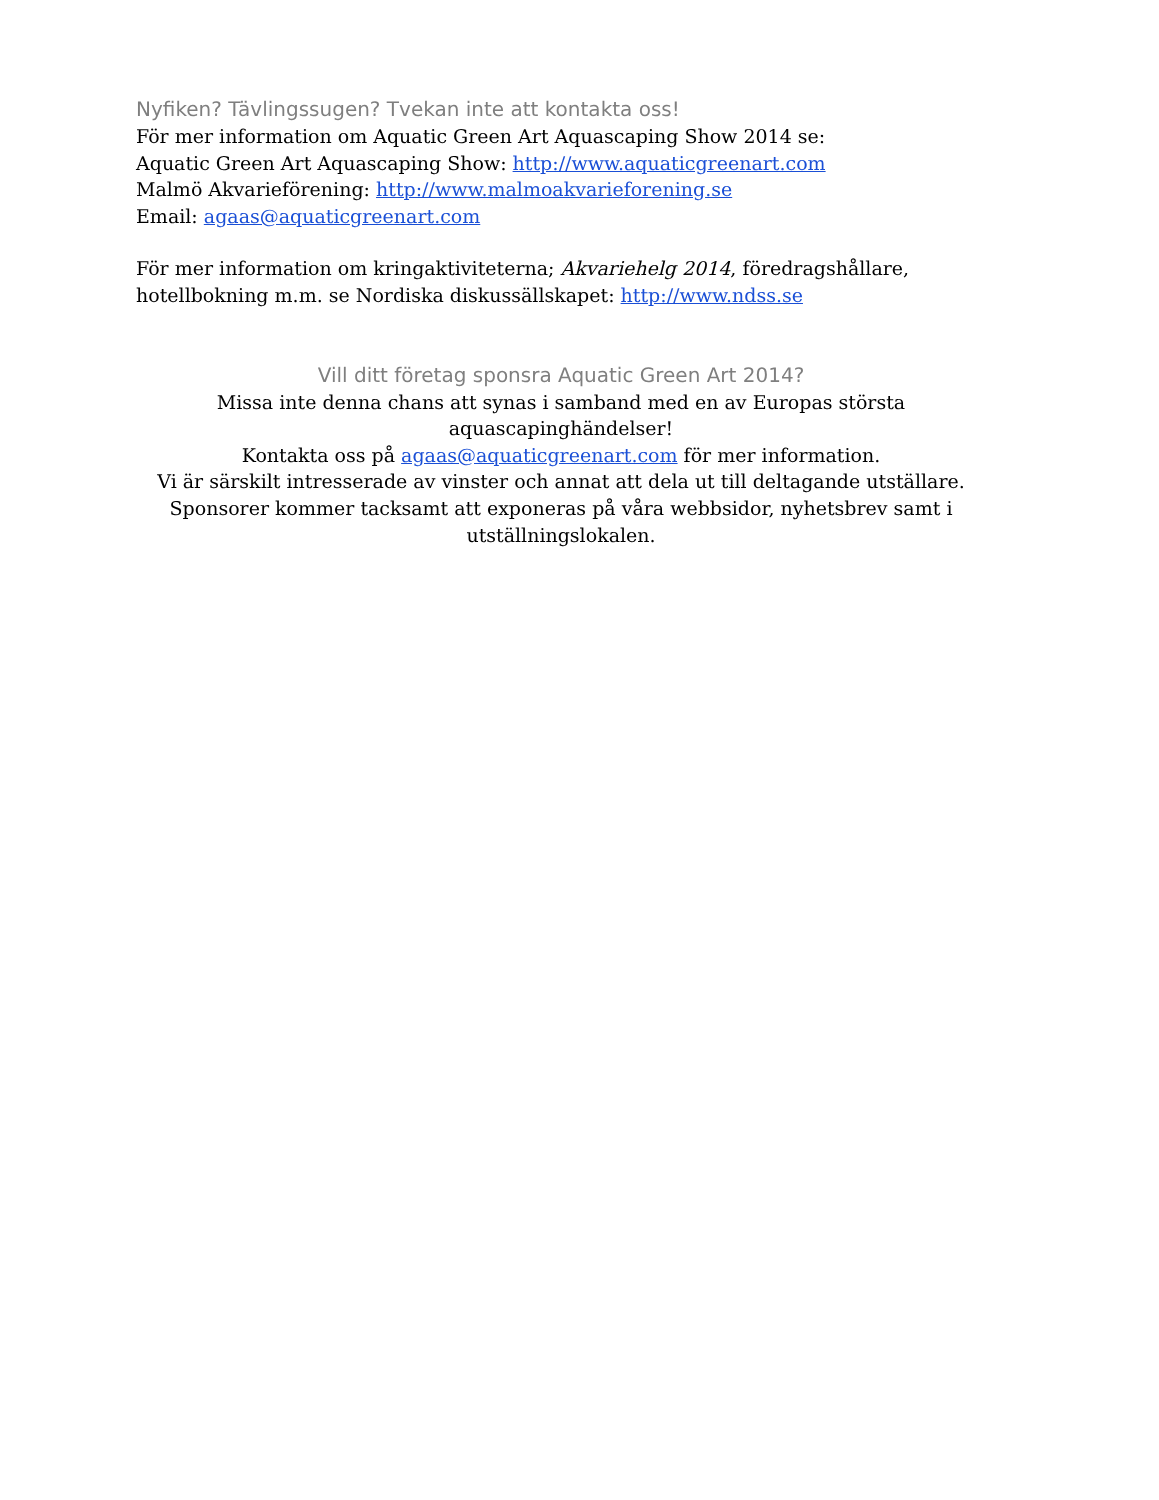Nyfiken? Tävlingssugen? Tvekan inte att kontakta oss!
För mer information om Aquatic Green Art Aquascaping Show 2014 se:
Aquatic Green Art Aquascaping Show: http://www.aquaticgreenart.com
Malmö Akvarieförening: http://www.malmoakvarieforening.se
Email: agaas@aquaticgreenart.com
För mer information om kringaktiviteterna; Akvariehelg 2014, föredragshållare, hotellbokning m.m. se Nordiska diskussällskapet: http://www.ndss.se
Vill ditt företag sponsra Aquatic Green Art 2014?
Missa inte denna chans att synas i samband med en av Europas största aquascapinghändelser!
Kontakta oss på agaas@aquaticgreenart.com för mer information.
Vi är särskilt intresserade av vinster och annat att dela ut till deltagande utställare.
Sponsorer kommer tacksamt att exponeras på våra webbsidor, nyhetsbrev samt i utställningslokalen.